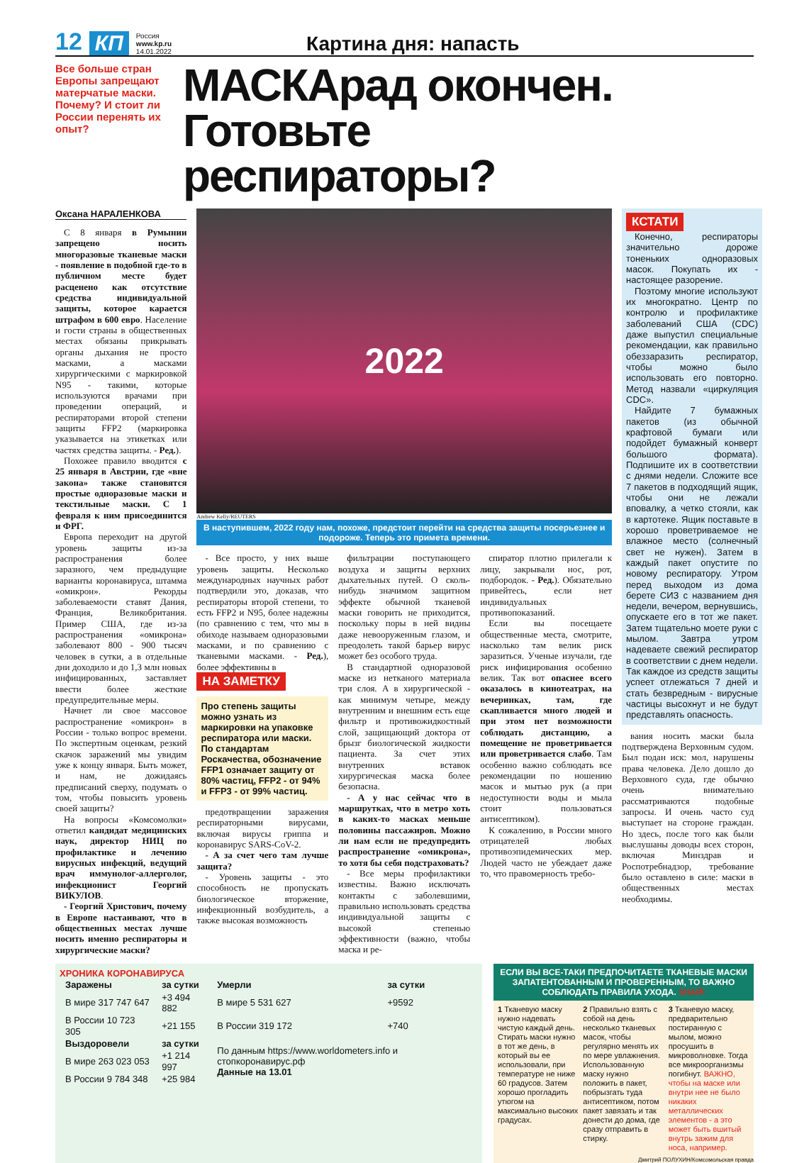12 КП Россия
www.kp.ru
14.01.2022 Картина дня: напасть
Все больше стран Европы запрещают матерчатые маски. Почему? И стоит ли России перенять их опыт?
МАСКАрад окончен. Готовьте респираторы?
Оксана НАРАЛЕНКОВА
С 8 января в Румынии запрещено носить многоразовые тканевые маски - появление в подобной где-то в публичном месте будет расценено как отсутствие средства индивидуальной защиты, которое карается штрафом в 600 евро. Население и гости страны в общественных местах обязаны прикрывать органы дыхания не просто масками, а масками хирургическими с маркировкой N95 - такими, которые используются врачами при проведении операций, и респираторами второй степени защиты FFP2 (маркировка указывается на этикетках или частях средства защиты. - Ред.).
Похожее правило вводится с 25 января в Австрии, где «вне закона» также становятся простые одноразовые маски и текстильные маски. С 1 февраля к ним присоединится и ФРГ.
Европа переходит на другой уровень защиты из-за распространения более заразного, чем предыдущие варианты коронавируса, штамма «омикрон». Рекорды заболеваемости ставят Дания, Франция, Великобритания. Пример США, где из-за распространения «омикрона» заболевают 800 - 900 тысяч человек в сутки, а в отдельные дни доходило и до 1,3 млн новых инфицированных, заставляет ввести более жесткие предупредительные меры.
Начнет ли свое массовое распространение «омикрон» в России - только вопрос времени. По экспертным оценкам, резкий скачок заражений мы увидим уже к концу января. Быть может, и нам, не дожидаясь предписаний сверху, подумать о том, чтобы повысить уровень своей защиты?
На вопросы «Комсомолки» ответил кандидат медицинских наук, директор НИЦ по профилактике и лечению вирусных инфекций, ведущий врач иммунолог-аллерголог, инфекционист Георгий ВИКУЛОВ.
- Георгий Христович, почему в Европе настаивают, что в общественных местах лучше носить именно респираторы и хирургические маски?
2022
Andrew Kelly/REUTERS
В наступившем, 2022 году нам, похоже, предстоит перейти на средства защиты посерьезнее и подороже. Теперь это примета времени.
- Все просто, у них выше уровень защиты. Несколько международных научных работ подтвердили это, доказав, что респираторы второй степени, то есть FFP2 и N95, более надежны (по сравнению с тем, что мы в обиходе называем одноразовыми масками, и по сравнению с тканевыми масками. - Ред.), более эффективны в
НА ЗАМЕТКУ
Про степень защиты можно узнать из маркировки на упаковке респиратора или маски. По стандартам Роскачества, обозначение FFP1 означает защиту от 80% частиц, FFP2 - от 94% и FFP3 - от 99% частиц.
предотвращении заражения респираторными вирусами, включая вирусы гриппа и коронавирус SARS-CoV-2.
- А за счет чего там лучше защита?
- Уровень защиты - это способность не пропускать биологическое вторжение, инфекционный возбудитель, а также высокая возможность
фильтрации поступающего воздуха и защиты верхних дыхательных путей. О сколь-нибудь значимом защитном эффекте обычной тканевой маски говорить не приходится, поскольку поры в ней видны даже невооруженным глазом, и преодолеть такой барьер вирус может без особого труда.
В стандартной одноразовой маске из нетканого материала три слоя. А в хирургической - как минимум четыре, между внутренним и внешним есть еще фильтр и противожидкостный слой, защищающий доктора от брызг биологической жидкости пациента. За счет этих внутренних вставок хирургическая маска более безопасна.
- А у нас сейчас что в маршрутках, что в метро хоть в каких-то масках меньше половины пассажиров. Можно ли нам если не предупредить распространение «омикрона», то хотя бы себя подстраховать?
- Все меры профилактики известны. Важно исключать контакты с заболевшими, правильно использовать средства индивидуальной защиты с высокой степенью эффективности (важно, чтобы маска и ре-
спиратор плотно прилегали к лицу, закрывали нос, рот, подбородок. - Ред.). Обязательно привейтесь, если нет индивидуальных противопоказаний.
Если вы посещаете общественные места, смотрите, насколько там велик риск заразиться. Ученые изучали, где риск инфицирования особенно велик. Так вот опаснее всего оказалось в кинотеатрах, на вечеринках, там, где скапливается много людей и при этом нет возможности соблюдать дистанцию, а помещение не проветривается или проветривается слабо. Там особенно важно соблюдать все рекомендации по ношению масок и мытью рук (а при недоступности воды и мыла стоит пользоваться антисептиком).
К сожалению, в России много отрицателей любых противоэпидемических мер. Людей часто не убеждает даже то, что правомерность требо-
КСТАТИ
Конечно, респираторы значительно дороже тоненьких одноразовых масок. Покупать их - настоящее разорение.
Поэтому многие используют их многократно. Центр по контролю и профилактике заболеваний США (CDC) даже выпустил специальные рекомендации, как правильно обеззаразить респиратор, чтобы можно было использовать его повторно. Метод назвали «циркуляция CDC».
Найдите 7 бумажных пакетов (из обычной крафтовой бумаги или подойдет бумажный конверт большого формата). Подпишите их в соответствии с днями недели. Сложите все 7 пакетов в подходящий ящик, чтобы они не лежали вповалку, а четко стояли, как в картотеке. Ящик поставьте в хорошо проветриваемое не влажное место (солнечный свет не нужен). Затем в каждый пакет опустите по новому респиратору. Утром перед выходом из дома берете СИЗ с названием дня недели, вечером, вернувшись, опускаете его в тот же пакет. Затем тщательно моете руки с мылом. Завтра утром надеваете свежий респиратор в соответствии с днем недели. Так каждое из средств защиты успеет отлежаться 7 дней и стать безвредным - вирусные частицы высохнут и не будут представлять опасность.
вания носить маски была подтверждена Верховным судом. Был подан иск: мол, нарушены права человека. Дело дошло до Верховного суда, где обычно очень внимательно рассматриваются подобные запросы. И очень часто суд выступает на стороне граждан. Но здесь, после того как были выслушаны доводы всех сторон, включая Минздрав и Роспотребнадзор, требование было оставлено в силе: маски в общественных местах необходимы.
ХРОНИКА КОРОНАВИРУСА
| Заражены | за сутки | Умерли | за сутки |
| --- | --- | --- | --- |
| В мире 317 747 647 | +3 494 882 | В мире 5 531 627 | +9592 |
| В России 10 723 305 | +21 155 | В России 319 172 | +740 |
| Выздоровели | за сутки | По данным https://www.worldometers.info и стопкоронавирус.рф Данные на 13.01 | |
| В мире 263 023 053 | +1 214 997 | | |
| В России 9 784 348 | +25 984 | | |
ЕСЛИ ВЫ ВСЕ-ТАКИ ПРЕДПОЧИТАЕТЕ ТКАНЕВЫЕ МАСКИ ЗАПАТЕНТОВАННЫМ И ПРОВЕРЕННЫМ, ТО ВАЖНО СОБЛЮДАТЬ ПРАВИЛА УХОДА. ЗНАЙ!
1 Тканевую маску нужно надевать чистую каждый день. Стирать маски нужно в тот же день, в который вы ее использовали, при температуре не ниже 60 градусов. Затем хорошо прогладить утюгом на максимально высоких градусах.
2 Правильно взять с собой на день несколько тканевых масок, чтобы регулярно менять их по мере увлажнения. Использованную маску нужно положить в пакет, побрызгать туда антисептиком, потом пакет завязать и так донести до дома, где сразу отправить в стирку.
3 Тканевую маску, предварительно постиранную с мылом, можно просушить в микроволновке. Тогда все микроорганизмы погибнут. ВАЖНО, чтобы на маске или внутри нее не было никаких металлических элементов - а это может быть вшитый внутрь зажим для носа, например.
Дмитрий ПОЛУХИН/Комсомольская правда